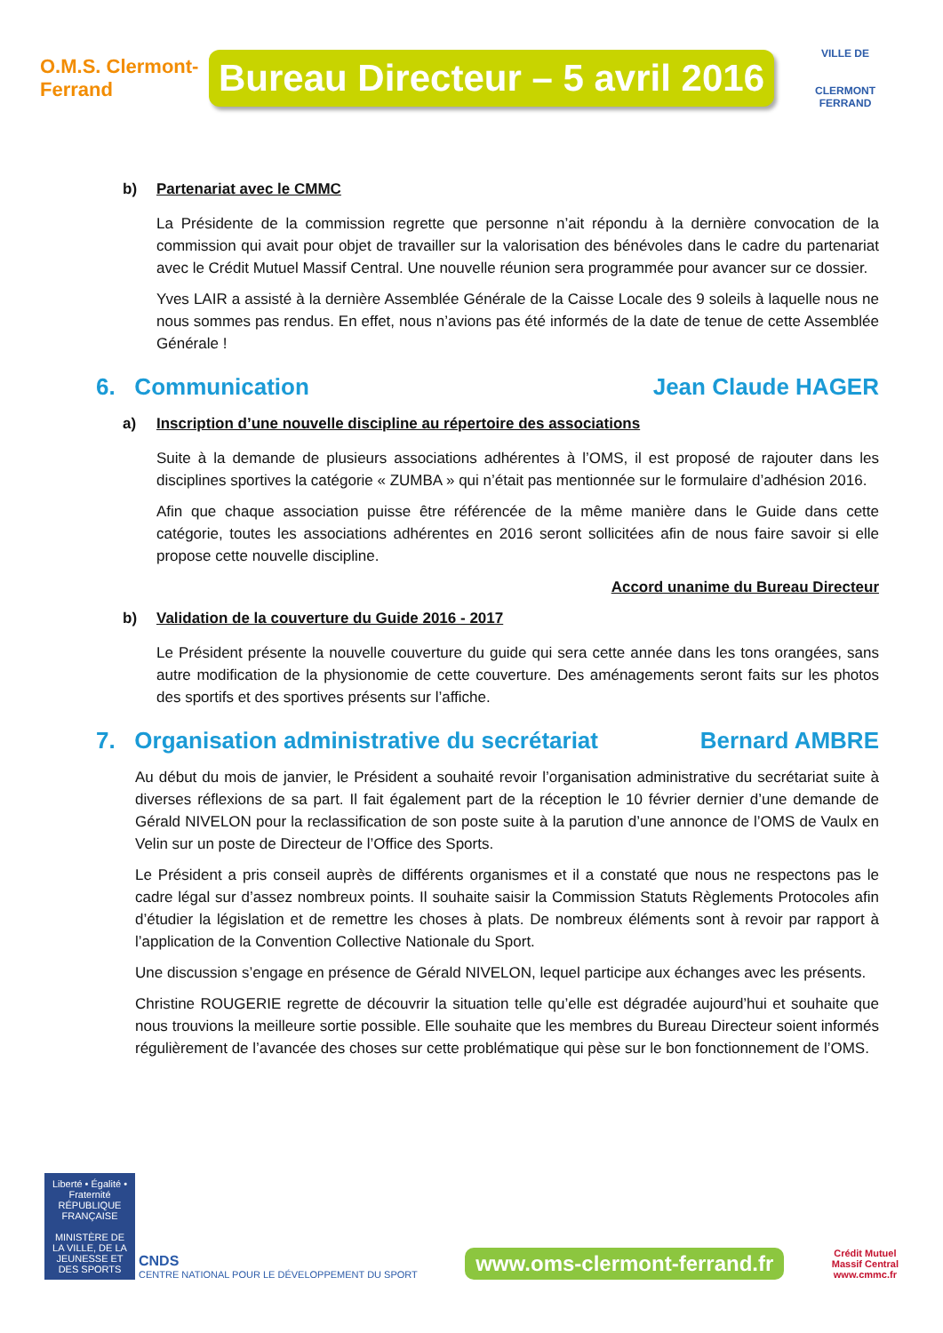O.M.S. Clermont-Ferrand
Bureau Directeur – 5 avril 2016
VILLE DE
CLERMONT
FERRAND
b) Partenariat avec le CMMC
La Présidente de la commission regrette que personne n’ait répondu à la dernière convocation de la commission qui avait pour objet de travailler sur la valorisation des bénévoles dans le cadre du partenariat avec le Crédit Mutuel Massif Central. Une nouvelle réunion sera programmée pour avancer sur ce dossier.
Yves LAIR a assisté à la dernière Assemblée Générale de la Caisse Locale des 9 soleils à laquelle nous ne nous sommes pas rendus. En effet, nous n’avions pas été informés de la date de tenue de cette Assemblée Générale !
6. Communication Jean Claude HAGER
a) Inscription d’une nouvelle discipline au répertoire des associations
Suite à la demande de plusieurs associations adhérentes à l’OMS, il est proposé de rajouter dans les disciplines sportives la catégorie « ZUMBA » qui n’était pas mentionnée sur le formulaire d’adhésion 2016.
Afin que chaque association puisse être référencée de la même manière dans le Guide dans cette catégorie, toutes les associations adhérentes en 2016 seront sollicitées afin de nous faire savoir si elle propose cette nouvelle discipline.
Accord unanime du Bureau Directeur
b) Validation de la couverture du Guide 2016 - 2017
Le Président présente la nouvelle couverture du guide qui sera cette année dans les tons orangées, sans autre modification de la physionomie de cette couverture. Des aménagements seront faits sur les photos des sportifs et des sportives présents sur l’affiche.
7. Organisation administrative du secrétariat Bernard AMBRE
Au début du mois de janvier, le Président a souhaité revoir l’organisation administrative du secrétariat suite à diverses réflexions de sa part. Il fait également part de la réception le 10 février dernier d’une demande de Gérald NIVELON pour la reclassification de son poste suite à la parution d’une annonce de l’OMS de Vaulx en Velin sur un poste de Directeur de l’Office des Sports.
Le Président a pris conseil auprès de différents organismes et il a constaté que nous ne respectons pas le cadre légal sur d’assez nombreux points. Il souhaite saisir la Commission Statuts Règlements Protocoles afin d’étudier la législation et de remettre les choses à plats. De nombreux éléments sont à revoir par rapport à l’application de la Convention Collective Nationale du Sport.
Une discussion s’engage en présence de Gérald NIVELON, lequel participe aux échanges avec les présents.
Christine ROUGERIE regrette de découvrir la situation telle qu’elle est dégradée aujourd’hui et souhaite que nous trouvions la meilleure sortie possible. Elle souhaite que les membres du Bureau Directeur soient informés régulièrement de l’avancée des choses sur cette problématique qui pèse sur le bon fonctionnement de l’OMS.
Liberté • Égalité • Fraternité
RÉPUBLIQUE FRANÇAISE
MINISTÈRE DE LA VILLE, DE LA JEUNESSE ET DES SPORTS
CNDS
CENTRE NATIONAL POUR LE DÉVELOPPEMENT DU SPORT
www.oms-clermont-ferrand.fr
Crédit Mutuel
Massif Central
www.cmmc.fr